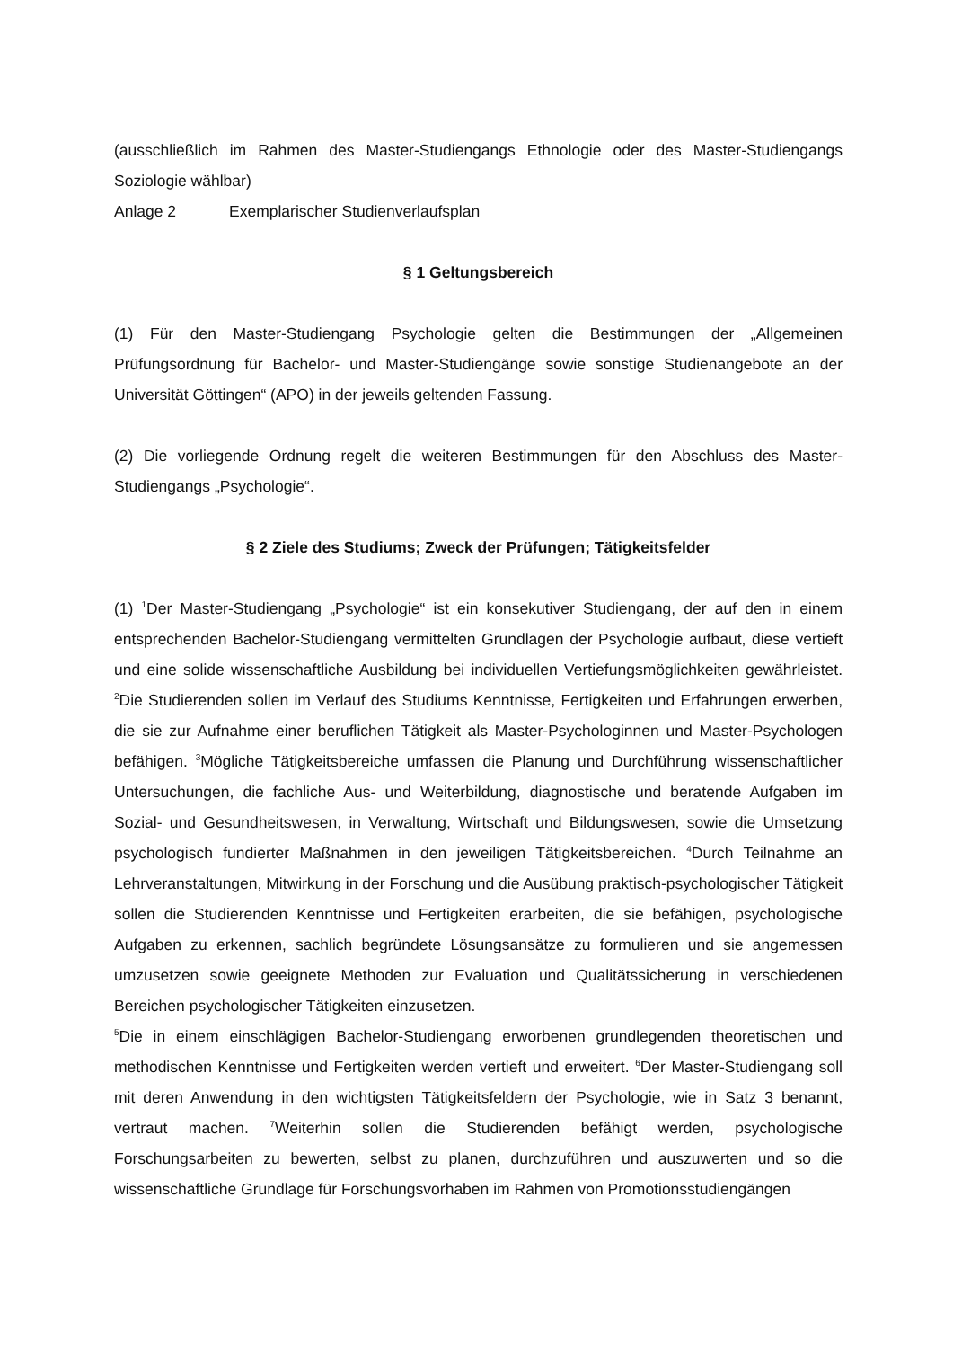(ausschließlich im Rahmen des Master-Studiengangs Ethnologie oder des Master-Studiengangs Soziologie wählbar)
Anlage 2 Exemplarischer Studienverlaufsplan
§ 1 Geltungsbereich
(1) Für den Master-Studiengang Psychologie gelten die Bestimmungen der „Allgemeinen Prüfungsordnung für Bachelor- und Master-Studiengänge sowie sonstige Studienangebote an der Universität Göttingen“ (APO) in der jeweils geltenden Fassung.
(2) Die vorliegende Ordnung regelt die weiteren Bestimmungen für den Abschluss des Master-Studiengangs „Psychologie“.
§ 2 Ziele des Studiums; Zweck der Prüfungen; Tätigkeitsfelder
(1) <sup>1</sup>Der Master-Studiengang „Psychologie“ ist ein konsekutiver Studiengang, der auf den in einem entsprechenden Bachelor-Studiengang vermittelten Grundlagen der Psychologie aufbaut, diese vertieft und eine solide wissenschaftliche Ausbildung bei individuellen Vertiefungsmöglichkeiten gewährleistet. <sup>2</sup>Die Studierenden sollen im Verlauf des Studiums Kenntnisse, Fertigkeiten und Erfahrungen erwerben, die sie zur Aufnahme einer beruflichen Tätigkeit als Master-Psychologinnen und Master-Psychologen befähigen. <sup>3</sup>Mögliche Tätigkeitsbereiche umfassen die Planung und Durchführung wissenschaftlicher Untersuchungen, die fachliche Aus- und Weiterbildung, diagnostische und beratende Aufgaben im Sozial- und Gesundheitswesen, in Verwaltung, Wirtschaft und Bildungswesen, sowie die Umsetzung psychologisch fundierter Maßnahmen in den jeweiligen Tätigkeitsbereichen. <sup>4</sup>Durch Teilnahme an Lehrveranstaltungen, Mitwirkung in der Forschung und die Ausübung praktisch-psychologischer Tätigkeit sollen die Studierenden Kenntnisse und Fertigkeiten erarbeiten, die sie befähigen, psychologische Aufgaben zu erkennen, sachlich begründete Lösungsansätze zu formulieren und sie angemessen umzusetzen sowie geeignete Methoden zur Evaluation und Qualitätssicherung in verschiedenen Bereichen psychologischer Tätigkeiten einzusetzen.
<sup>5</sup> Die in einem einschlägigen Bachelor-Studiengang erworbenen grundlegenden theoretischen und methodischen Kenntnisse und Fertigkeiten werden vertieft und erweitert. <sup>6</sup>Der Master-Studiengang soll mit deren Anwendung in den wichtigsten Tätigkeitsfeldern der Psychologie, wie in Satz 3 benannt, vertraut machen. <sup>7</sup>Weiterhin sollen die Studierenden befähigt werden, psychologische Forschungsarbeiten zu bewerten, selbst zu planen, durchzuführen und auszuwerten und so die wissenschaftliche Grundlage für Forschungsvorhaben im Rahmen von Promotionsstudiengängen